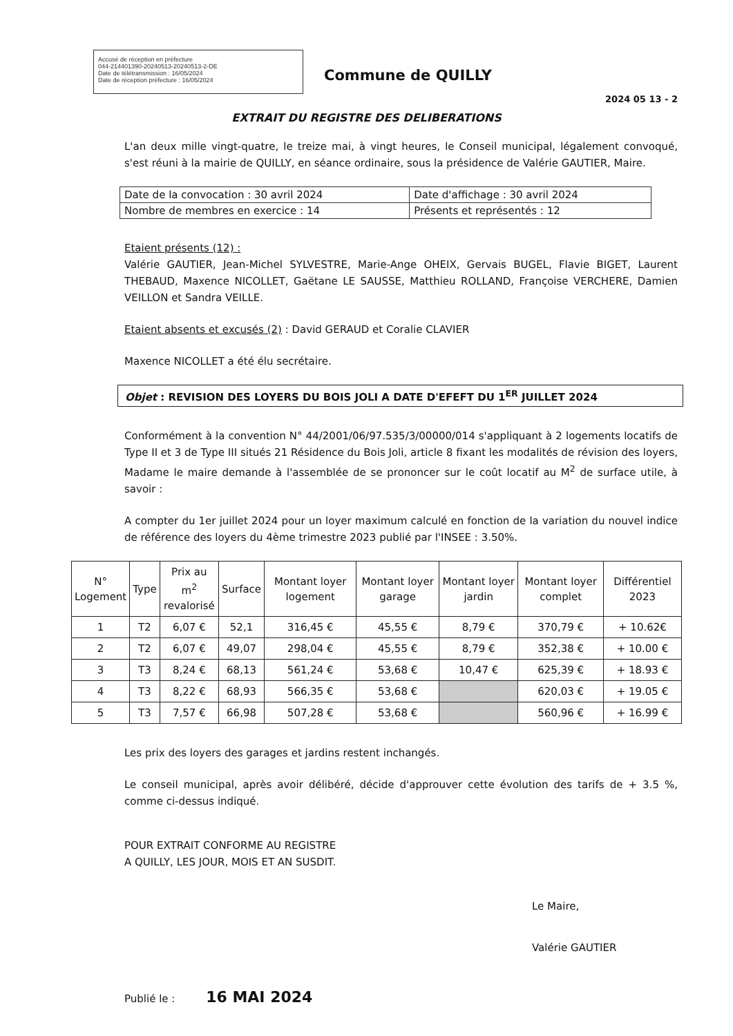Accusé de réception en préfecture
044-214401390-20240513-20240513-2-DE
Date de télétransmission : 16/05/2024
Date de réception préfecture : 16/05/2024
Commune de QUILLY
2024 05 13 - 2
EXTRAIT DU REGISTRE DES DELIBERATIONS
L'an deux mille vingt-quatre, le treize mai, à vingt heures, le Conseil municipal, légalement convoqué, s'est réuni à la mairie de QUILLY, en séance ordinaire, sous la présidence de Valérie GAUTIER, Maire.
| Date de la convocation : 30 avril 2024 | Date d'affichage : 30 avril 2024 |
| Nombre de membres en exercice : 14 | Présents et représentés : 12 |
Etaient présents (12) :
Valérie GAUTIER, Jean-Michel SYLVESTRE, Marie-Ange OHEIX, Gervais BUGEL, Flavie BIGET, Laurent THEBAUD, Maxence NICOLLET, Gaëtane LE SAUSSE, Matthieu ROLLAND, Françoise VERCHERE, Damien VEILLON et Sandra VEILLE.
Etaient absents et excusés (2) : David GERAUD et Coralie CLAVIER
Maxence NICOLLET a été élu secrétaire.
Objet : REVISION DES LOYERS DU BOIS JOLI A DATE D'EFEFT DU 1<sup>ER</sup> JUILLET 2024
Conformément à la convention N° 44/2001/06/97.535/3/00000/014 s'appliquant à 2 logements locatifs de Type II et 3 de Type III situés 21 Résidence du Bois Joli, article 8 fixant les modalités de révision des loyers, Madame le maire demande à l'assemblée de se prononcer sur le coût locatif au M<sup>2</sup> de surface utile, à savoir :
A compter du 1er juillet 2024 pour un loyer maximum calculé en fonction de la variation du nouvel indice de référence des loyers du 4ème trimestre 2023 publié par l'INSEE : 3.50%.
| N° Logement | Type | Prix au m<sup>2</sup> revalorisé | Surface | Montant loyer logement | Montant loyer garage | Montant loyer jardin | Montant loyer complet | Différentiel 2023 |
| --- | --- | --- | --- | --- | --- | --- | --- | --- |
| 1 | T2 | 6,07 € | 52,1 | 316,45 € | 45,55 € | 8,79 € | 370,79 € | + 10.62€ |
| 2 | T2 | 6,07 € | 49,07 | 298,04 € | 45,55 € | 8,79 € | 352,38 € | + 10.00 € |
| 3 | T3 | 8,24 € | 68,13 | 561,24 € | 53,68 € | 10,47 € | 625,39 € | + 18.93 € |
| 4 | T3 | 8,22 € | 68,93 | 566,35 € | 53,68 € | | 620,03 € | + 19.05 € |
| 5 | T3 | 7,57 € | 66,98 | 507,28 € | 53,68 € | | 560,96 € | + 16.99 € |
Les prix des loyers des garages et jardins restent inchangés.
Le conseil municipal, après avoir délibéré, décide d'approuver cette évolution des tarifs de + 3.5 %, comme ci-dessus indiqué.
POUR EXTRAIT CONFORME AU REGISTRE
A QUILLY, LES JOUR, MOIS ET AN SUSDIT.
Le Maire,
Valérie GAUTIER
Publié le : 16 MAI 2024